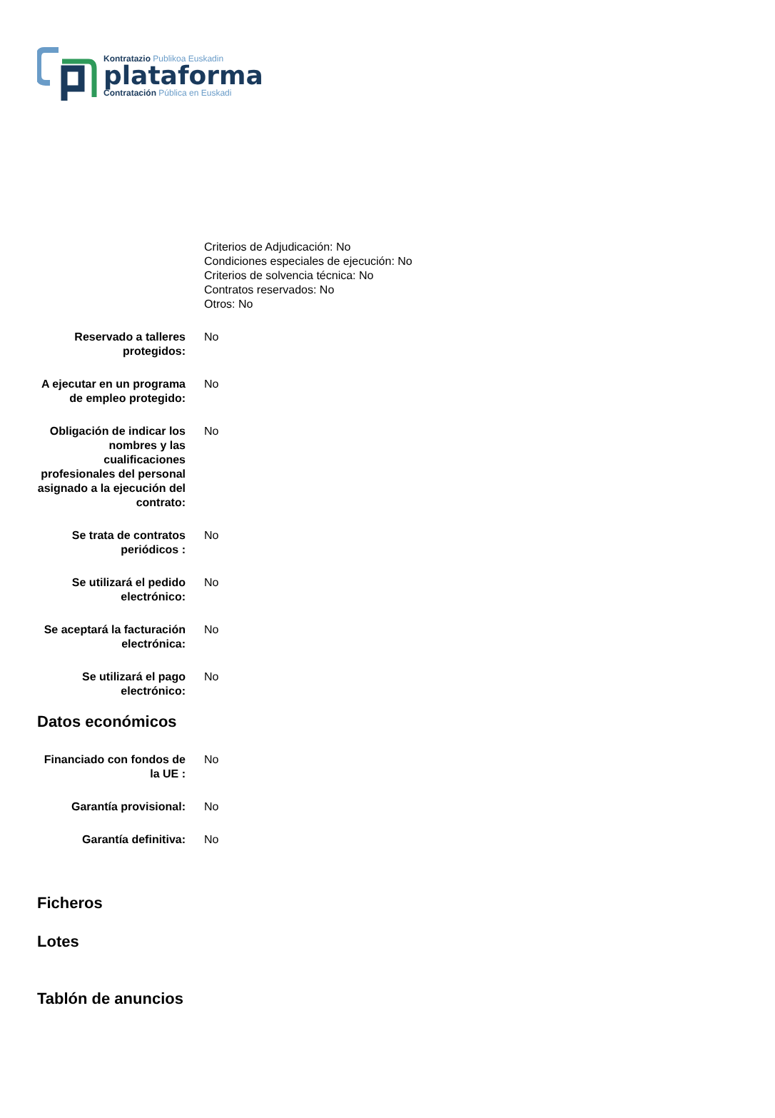Kontratazio Publikoa Euskadin
plataforma
Contratación Pública en Euskadi
Criterios de Adjudicación: No
Condiciones especiales de ejecución: No
Criterios de solvencia técnica: No
Contratos reservados: No
Otros: No
| Reservado a talleres protegidos: | No |
| A ejecutar en un programa de empleo protegido: | No |
| Obligación de indicar los nombres y las cualificaciones profesionales del personal asignado a la ejecución del contrato: | No |
| Se trata de contratos periódicos : | No |
| Se utilizará el pedido electrónico: | No |
| Se aceptará la facturación electrónica: | No |
| Se utilizará el pago electrónico: | No |
Datos económicos
| Financiado con fondos de la UE : | No |
| Garantía provisional: | No |
| Garantía definitiva: | No |
Ficheros
Lotes
Tablón de anuncios